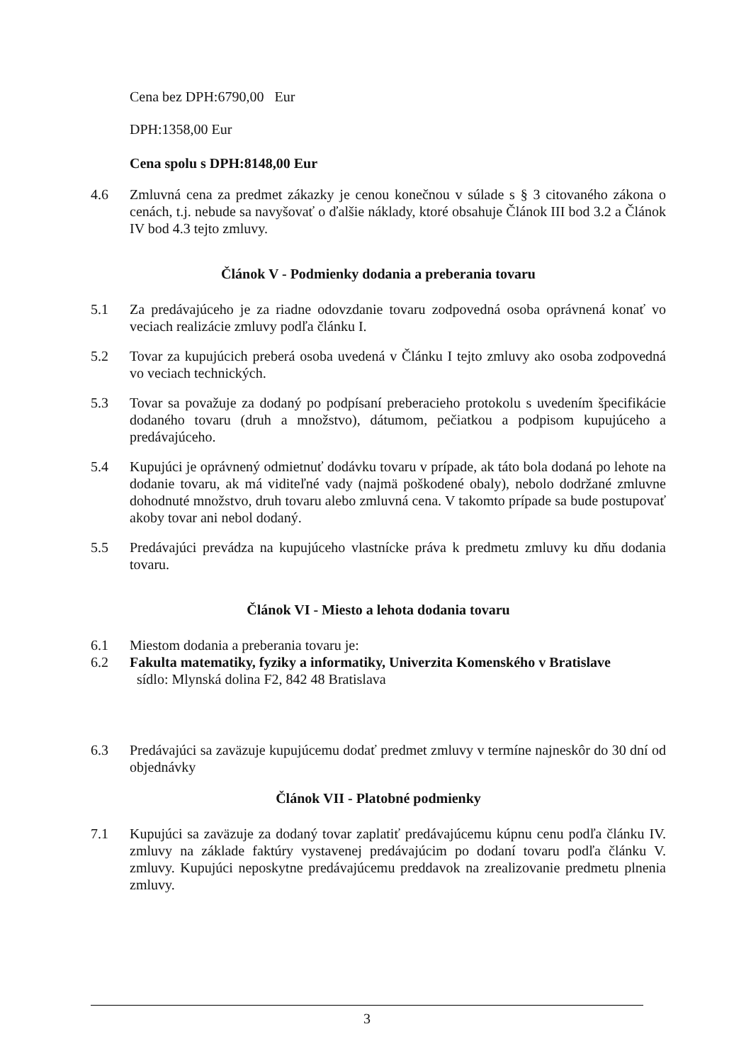Cena bez DPH:6790,00 Eur
DPH:1358,00 Eur
Cena spolu s DPH:8148,00 Eur
4.6 Zmluvná cena za predmet zákazky je cenou konečnou v súlade s § 3 citovaného zákona o cenách, t.j. nebude sa navyšovať o ďalšie náklady, ktoré obsahuje Článok III bod 3.2 a Článok IV bod 4.3 tejto zmluvy.
Článok V - Podmienky dodania a preberania tovaru
5.1 Za predávajúceho je za riadne odovzdanie tovaru zodpovedná osoba oprávnená konať vo veciach realizácie zmluvy podľa článku I.
5.2 Tovar za kupujúcich preberá osoba uvedená v Článku I tejto zmluvy ako osoba zodpovedná vo veciach technických.
5.3 Tovar sa považuje za dodaný po podpísaní preberacieho protokolu s uvedením špecifikácie dodaného tovaru (druh a množstvo), dátumom, pečiatkou a podpisom kupujúceho a predávajúceho.
5.4 Kupujúci je oprávnený odmietnuť dodávku tovaru v prípade, ak táto bola dodaná po lehote na dodanie tovaru, ak má viditeľné vady (najmä poškodené obaly), nebolo dodržané zmluvne dohodnuté množstvo, druh tovaru alebo zmluvná cena. V takomto prípade sa bude postupovať akoby tovar ani nebol dodaný.
5.5 Predávajúci prevádza na kupujúceho vlastnícke práva k predmetu zmluvy ku dňu dodania tovaru.
Článok VI - Miesto a lehota dodania tovaru
6.1 Miestom dodania a preberania tovaru je:
6.2 Fakulta matematiky, fyziky a informatiky, Univerzita Komenského v Bratislave
sídlo: Mlynská dolina F2, 842 48 Bratislava
6.3 Predávajúci sa zaväzuje kupujúcemu dodať predmet zmluvy v termíne najneskôr do 30 dní od objednávky
Článok VII - Platobné podmienky
7.1 Kupujúci sa zaväzuje za dodaný tovar zaplatiť predávajúcemu kúpnu cenu podľa článku IV. zmluvy na základe faktúry vystavenej predávajúcim po dodaní tovaru podľa článku V. zmluvy. Kupujúci neposkytne predávajúcemu preddavok na zrealizovanie predmetu plnenia zmluvy.
3